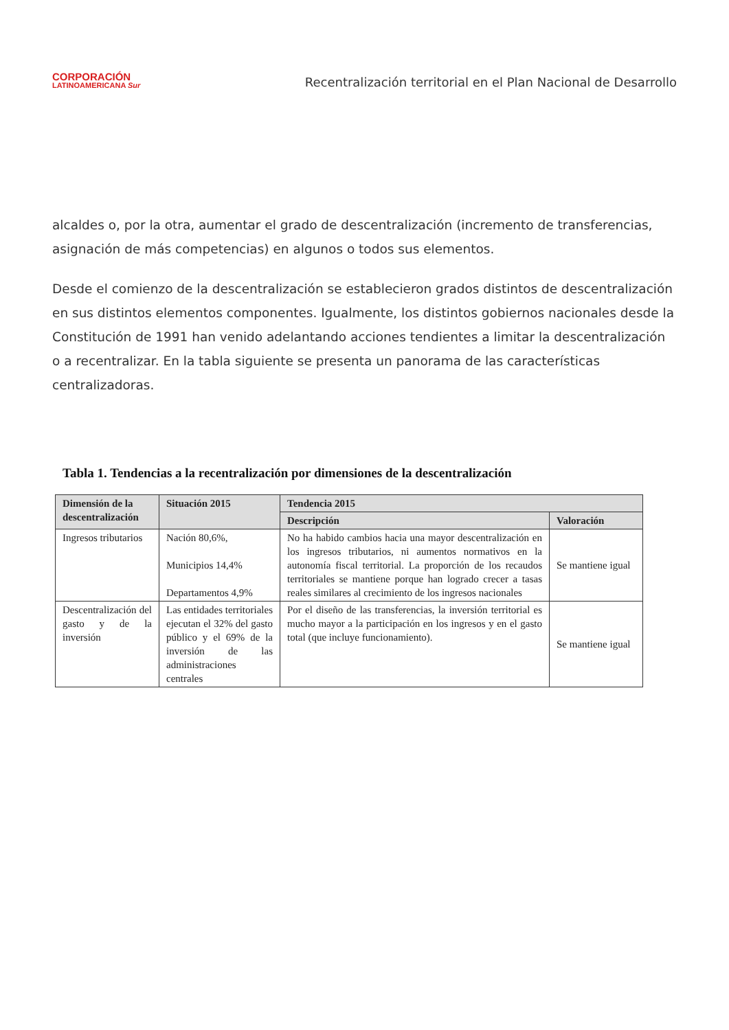CORPORACIÓN
LATINOAMERICANA Sur
Recentralización territorial en el Plan Nacional de Desarrollo
alcaldes o, por la otra, aumentar el grado de descentralización (incremento de transferencias, asignación de más competencias) en algunos o todos sus elementos.
Desde el comienzo de la descentralización se establecieron grados distintos de descentralización en sus distintos elementos componentes. Igualmente, los distintos gobiernos nacionales desde la Constitución de 1991 han venido adelantando acciones tendientes a limitar la descentralización o a recentralizar. En la tabla siguiente se presenta un panorama de las características centralizadoras.
Tabla 1. Tendencias a la recentralización por dimensiones de la descentralización
| Dimensión de la descentralización | Situación 2015 | Tendencia 2015 | |
| --- | --- | --- | --- |
| | | Descripción | Valoración |
| Ingresos tributarios | Nación 80,6%, Municipios 14,4% Departamentos 4,9% | No ha habido cambios hacia una mayor descentralización en los ingresos tributarios, ni aumentos normativos en la autonomía fiscal territorial. La proporción de los recaudos territoriales se mantiene porque han logrado crecer a tasas reales similares al crecimiento de los ingresos nacionales | Se mantiene igual |
| Descentralización del gasto y de la inversión | Las entidades territoriales ejecutan el 32% del gasto público y el 69% de la inversión de las administraciones centrales | Por el diseño de las transferencias, la inversión territorial es mucho mayor a la participación en los ingresos y en el gasto total (que incluye funcionamiento). | Se mantiene igual |